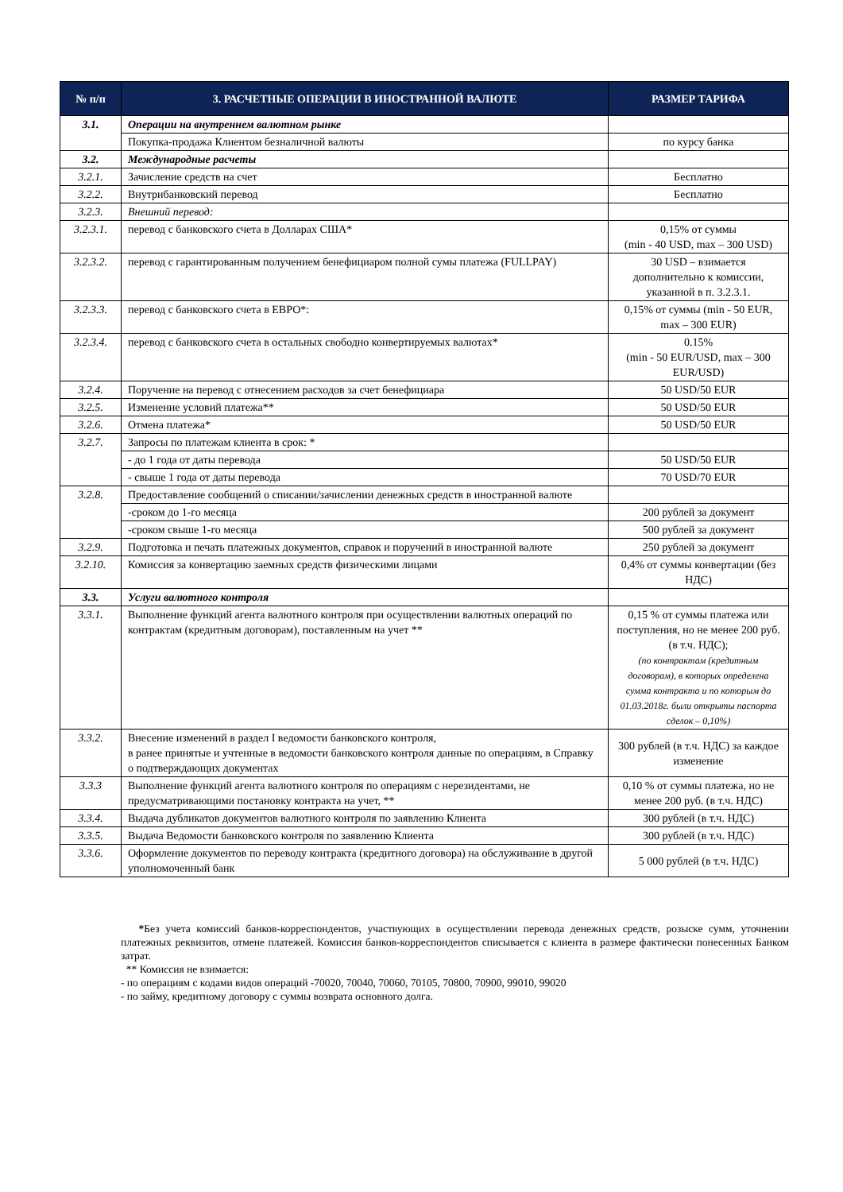| № п/п | 3. РАСЧЕТНЫЕ ОПЕРАЦИИ В ИНОСТРАННОЙ ВАЛЮТЕ | РАЗМЕР ТАРИФА |
| --- | --- | --- |
| 3.1. | Операции на внутреннем валютном рынке | |
| | Покупка-продажа Клиентом безналичной валюты | по курсу банка |
| 3.2. | Международные расчеты | |
| 3.2.1. | Зачисление средств на счет | Бесплатно |
| 3.2.2. | Внутрибанковский перевод | Бесплатно |
| 3.2.3. | Внешний перевод: | |
| 3.2.3.1. | перевод с банковского счета в Долларах США* | 0,15% от суммы (min - 40 USD, max – 300 USD) |
| 3.2.3.2. | перевод с гарантированным получением бенефициаром полной сумы платежа (FULLPAY) | 30 USD – взимается дополнительно к комиссии, указанной в п. 3.2.3.1. |
| 3.2.3.3. | перевод с банковского счета в ЕВРО*: | 0,15% от суммы (min - 50 EUR, max – 300 EUR) |
| 3.2.3.4. | перевод с банковского счета в остальных свободно конвертируемых валютах* | 0.15% (min - 50 EUR/USD, max – 300 EUR/USD) |
| 3.2.4. | Поручение на перевод с отнесением расходов за счет бенефициара | 50 USD/50 EUR |
| 3.2.5. | Изменение условий платежа** | 50 USD/50 EUR |
| 3.2.6. | Отмена платежа* | 50 USD/50 EUR |
| 3.2.7. | Запросы по платежам клиента в срок: * | |
| | - до 1 года от даты перевода | 50 USD/50 EUR |
| | - свыше 1 года от даты перевода | 70 USD/70 EUR |
| 3.2.8. | Предоставление сообщений о списании/зачислении денежных средств в иностранной валюте | |
| | -сроком до 1-го месяца | 200 рублей за документ |
| | -сроком свыше 1-го месяца | 500 рублей за документ |
| 3.2.9. | Подготовка и печать платежных документов, справок и поручений в иностранной валюте | 250 рублей за документ |
| 3.2.10. | Комиссия за конвертацию заемных средств физическими лицами | 0,4% от суммы конвертации (без НДС) |
| 3.3. | Услуги валютного контроля | |
| 3.3.1. | Выполнение функций агента валютного контроля при осуществлении валютных операций по контрактам (кредитным договорам), поставленным на учет ** | 0,15 % от суммы платежа или поступления, но не менее 200 руб. (в т.ч. НДС); (по контрактам (кредитным договорам), в которых определена сумма контракта и по которым до 01.03.2018г. были открыты паспорта сделок – 0,10%) |
| 3.3.2. | Внесение изменений в раздел I ведомости банковского контроля, в ранее принятые и учтенные в ведомости банковского контроля данные по операциям, в Справку о подтверждающих документах | 300 рублей (в т.ч. НДС) за каждое изменение |
| 3.3.3 | Выполнение функций агента валютного контроля по операциям с нерезидентами, не предусматривающими постановку контракта на учет, ** | 0,10 % от суммы платежа, но не менее 200 руб. (в т.ч. НДС) |
| 3.3.4. | Выдача дубликатов документов валютного контроля по заявлению Клиента | 300 рублей (в т.ч. НДС) |
| 3.3.5. | Выдача Ведомости банковского контроля по заявлению Клиента | 300 рублей (в т.ч. НДС) |
| 3.3.6. | Оформление документов по переводу контракта (кредитного договора) на обслуживание в другой уполномоченный банк | 5 000 рублей (в т.ч. НДС) |
*Без учета комиссий банков-корреспондентов, участвующих в осуществлении перевода денежных средств, розыске сумм, уточнении платежных реквизитов, отмене платежей. Комиссия банков-корреспондентов списывается с клиента в размере фактически понесенных Банком затрат.
** Комиссия не взимается:
- по операциям с кодами видов операций -70020, 70040, 70060, 70105, 70800, 70900, 99010, 99020
- по займу, кредитному договору с суммы возврата основного долга.